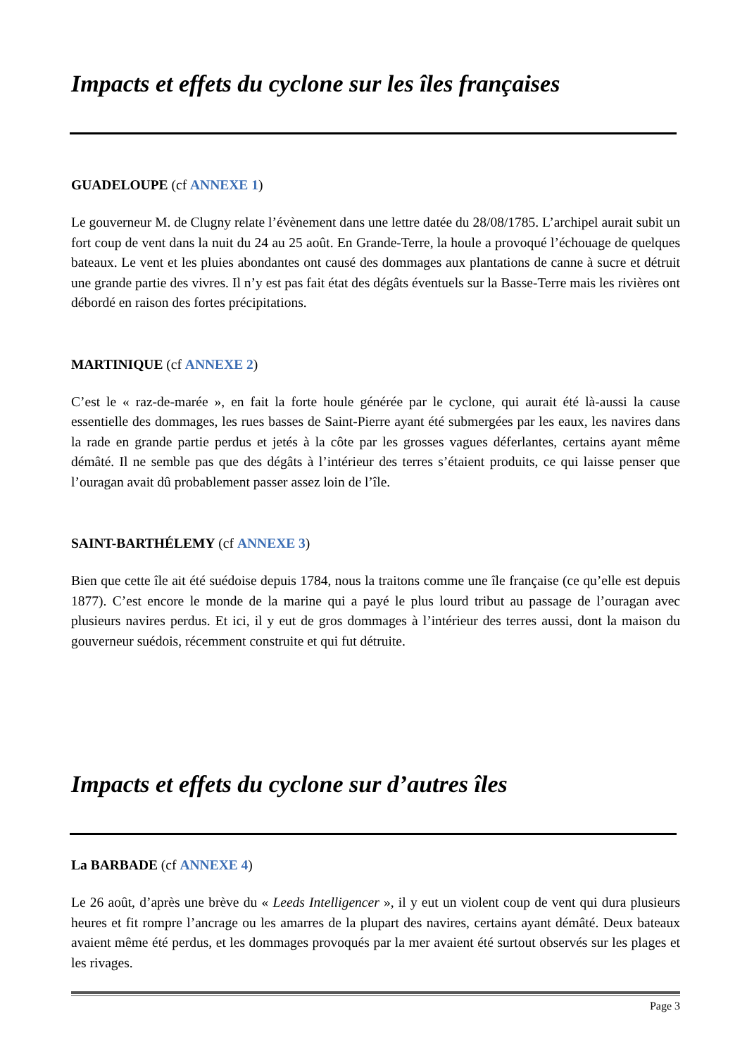Impacts et effets du cyclone sur les îles françaises
GUADELOUPE (cf ANNEXE 1)
Le gouverneur M. de Clugny relate l’évènement dans une lettre datée du 28/08/1785. L’archipel aurait subit un fort coup de vent dans la nuit du 24 au 25 août. En Grande-Terre, la houle a provoqué l’échouage de quelques bateaux. Le vent et les pluies abondantes ont causé des dommages aux plantations de canne à sucre et détruit une grande partie des vivres. Il n’y est pas fait état des dégâts éventuels sur la Basse-Terre mais les rivières ont débordé en raison des fortes précipitations.
MARTINIQUE (cf ANNEXE 2)
C’est le « raz-de-marée », en fait la forte houle générée par le cyclone, qui aurait été là-aussi la cause essentielle des dommages, les rues basses de Saint-Pierre ayant été submergées par les eaux, les navires dans la rade en grande partie perdus et jetés à la côte par les grosses vagues déferlantes, certains ayant même démâté. Il ne semble pas que des dégâts à l’intérieur des terres s’étaient produits, ce qui laisse penser que l’ouragan avait dû probablement passer assez loin de l’île.
SAINT-BARTHÉLEMY (cf ANNEXE 3)
Bien que cette île ait été suédoise depuis 1784, nous la traitons comme une île française (ce qu’elle est depuis 1877). C’est encore le monde de la marine qui a payé le plus lourd tribut au passage de l’ouragan avec plusieurs navires perdus. Et ici, il y eut de gros dommages à l’intérieur des terres aussi, dont la maison du gouverneur suédois, récemment construite et qui fut détruite.
Impacts et effets du cyclone sur d’autres îles
La BARBADE (cf ANNEXE 4)
Le 26 août, d’après une brève du « Leeds Intelligencer », il y eut un violent coup de vent qui dura plusieurs heures et fit rompre l’ancrage ou les amarres de la plupart des navires, certains ayant démâté. Deux bateaux avaient même été perdus, et les dommages provoqués par la mer avaient été surtout observés sur les plages et les rivages.
Page 3